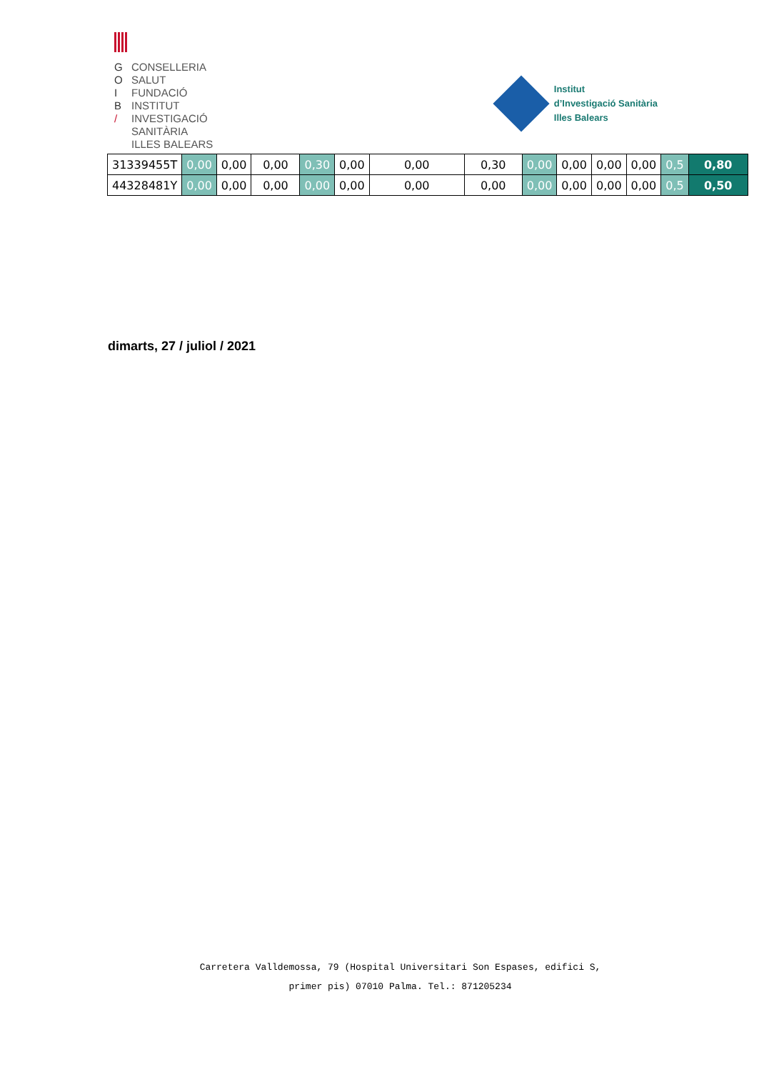G CONSELLERIA
O SALUT
I FUNDACIÓ
B INSTITUT
/ INVESTIGACIÓ
SANITÀRIA
ILLES BALEARS
Institut
d’Investigació Sanitària
Illes Balears
| 31339455T | 0,00 | 0,00 | 0,00 | 0,30 | 0,00 | 0,00 | 0,30 | 0,00 | 0,00 | 0,00 | 0,00 | 0,5 | 0,80 |
| 44328481Y | 0,00 | 0,00 | 0,00 | 0,00 | 0,00 | 0,00 | 0,00 | 0,00 | 0,00 | 0,00 | 0,00 | 0,5 | 0,50 |
dimarts, 27 / juliol / 2021
Carretera Valldemossa, 79 (Hospital Universitari Son Espases, edifici S,
primer pis) 07010 Palma. Tel.: 871205234